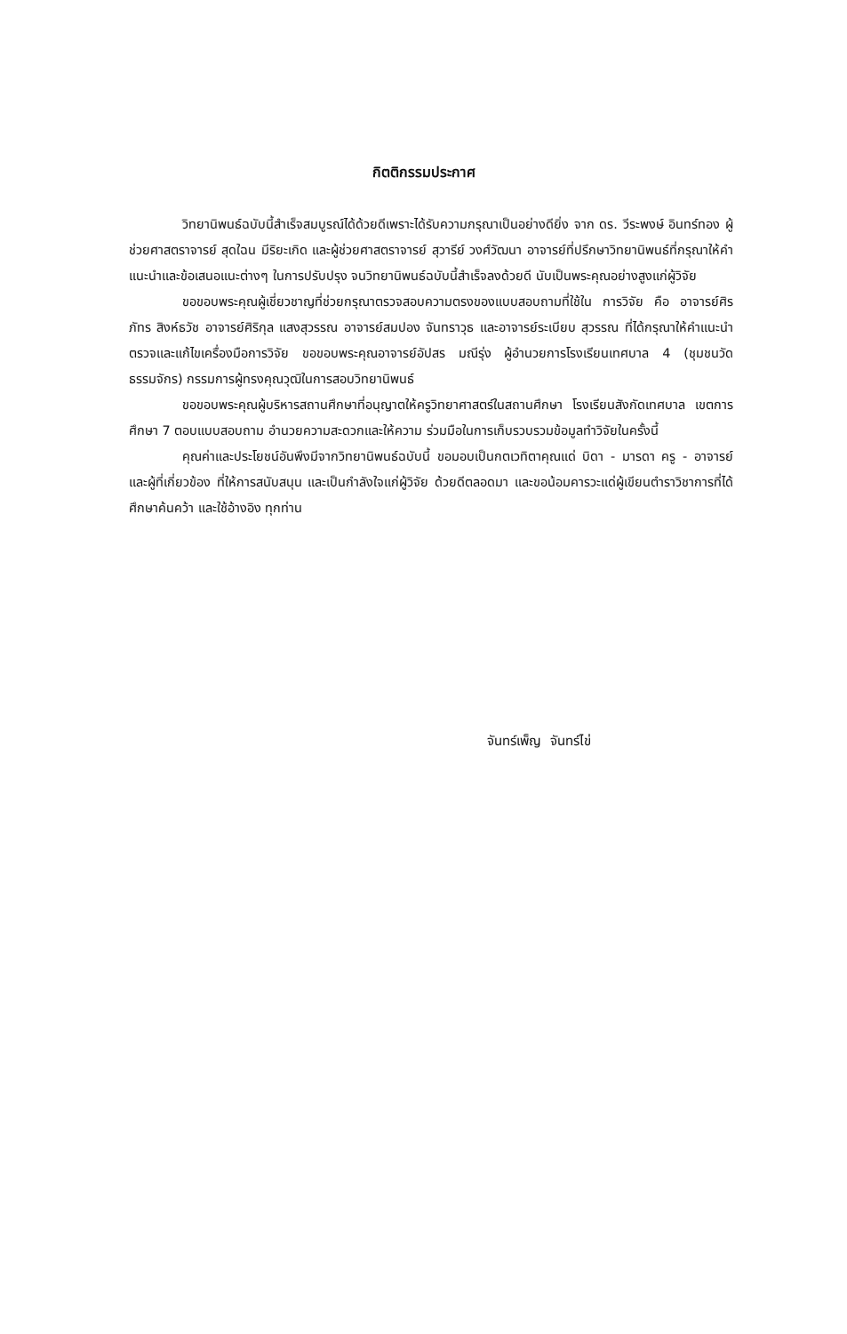กิตติกรรมประกาศ
วิทยานิพนธ์ฉบับนี้สำเร็จสมบูรณ์ได้ด้วยดีเพราะได้รับความกรุณาเป็นอย่างดียิ่ง จาก ดร. วีระพงษ์ อินทร์ทอง ผู้ช่วยศาสตราจารย์ สุดใฉน มีริยะเกิด และผู้ช่วยศาสตราจารย์ สุวารีย์ วงศ์วัฒนา อาจารย์ที่ปรึกษาวิทยานิพนธ์ที่กรุณาให้คำแนะนำและข้อเสนอแนะต่างๆ ในการปรับปรุง จนวิทยานิพนธ์ฉบับนี้สำเร็จลงด้วยดี นับเป็นพระคุณอย่างสูงแก่ผู้วิจัย
ขอขอบพระคุณผู้เชี่ยวชาญที่ช่วยกรุณาตรวจสอบความตรงของแบบสอบถามที่ใช้ใน การวิจัย คือ อาจารย์ศิรภัทร สิงห์ธวัช อาจารย์ศิริกุล แสงสุวรรณ อาจารย์สมปอง จันทราวุธ และอาจารย์ระเบียบ สุวรรณ ที่ได้กรุณาให้คำแนะนำ ตรวจและแก้ไขเครื่องมือการวิจัย ขอขอบพระคุณอาจารย์อัปสร มณีรุ่ง ผู้อำนวยการโรงเรียนเทศบาล 4 (ชุมชนวัดธรรมจักร) กรรมการผู้ทรงคุณวุฒิในการสอบวิทยานิพนธ์
ขอขอบพระคุณผู้บริหารสถานศึกษาที่อนุญาตให้ครูวิทยาศาสตร์ในสถานศึกษา โรงเรียนสังกัดเทศบาล เขตการศึกษา 7 ตอบแบบสอบถาม อำนวยความสะดวกและให้ความ ร่วมมือในการเก็บรวบรวมข้อมูลทำวิจัยในครั้งนี้
คุณค่าและประโยชน์อันพึงมีจากวิทยานิพนธ์ฉบับนี้ ขอมอบเป็นกตเวทิตาคุณแด่ บิดา - มารดา ครู - อาจารย์ และผู้ที่เกี่ยวข้อง ที่ให้การสนับสนุน และเป็นกำลังใจแก่ผู้วิจัย ด้วยดีตลอดมา และขอน้อมคารวะแด่ผู้เขียนตำราวิชาการที่ได้ศึกษาค้นคว้า และใช้อ้างอิง ทุกท่าน
จันทร์เพ็ญ จันทร์ไข่